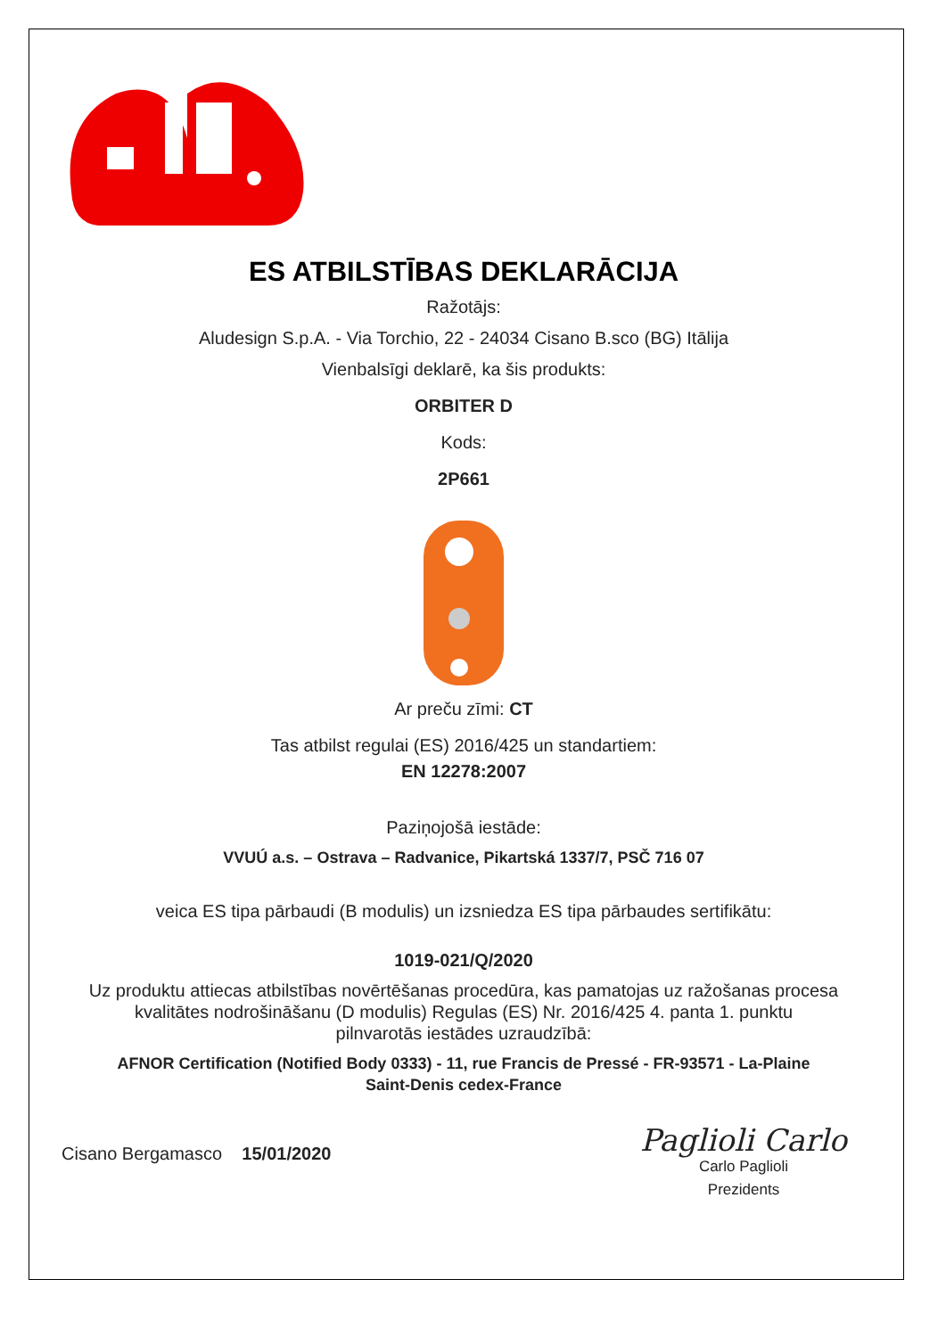ES ATBILSTĪBAS DEKLARĀCIJA
Ražotājs:
Aludesign S.p.A. - Via Torchio, 22 - 24034 Cisano B.sco (BG) Itālija
Vienbalsīgi deklarē, ka šis produkts:
ORBITER D
Kods:
2P661
Ar preču zīmi: CT
Tas atbilst regulai (ES) 2016/425 un standartiem:
EN 12278:2007
Paziņojošā iestāde:
VVUÚ a.s. – Ostrava – Radvanice, Pikartská 1337/7, PSČ 716 07
veica ES tipa pārbaudi (B modulis) un izsniedza ES tipa pārbaudes sertifikātu:
1019-021/Q/2020
Uz produktu attiecas atbilstības novērtēšanas procedūra, kas pamatojas uz ražošanas procesa
kvalitātes nodrošināšanu (D modulis) Regulas (ES) Nr. 2016/425 4. panta 1. punktu
pilnvarotās iestādes uzraudzībā:
AFNOR Certification (Notified Body 0333) - 11, rue Francis de Pressé - FR-93571 - La-Plaine
Saint-Denis cedex-France
Cisano Bergamasco 15/01/2020
Paglioli Carlo
Carlo Paglioli
Prezidents